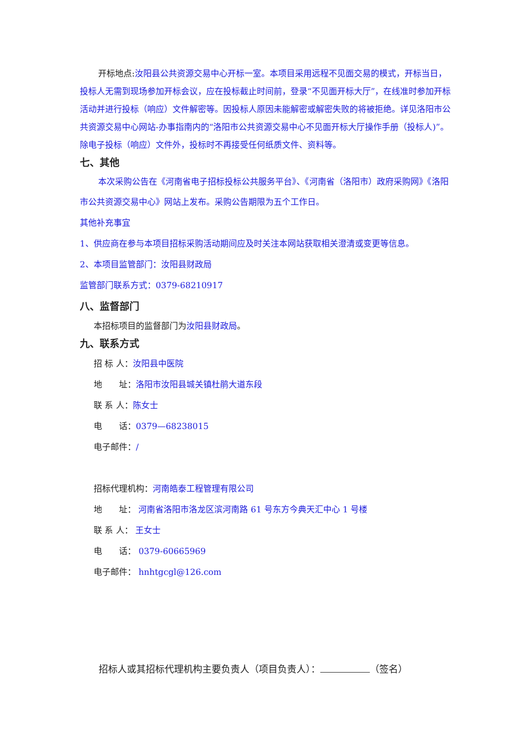开标地点:汝阳县公共资源交易中心开标一室。本项目采用远程不见面交易的模式，开标当日，投标人无需到现场参加开标会议，应在投标截止时间前，登录“不见面开标大厅”，在线准时参加开标活动并进行投标（响应）文件解密等。因投标人原因未能解密或解密失败的将被拒绝。详见洛阳市公共资源交易中心网站-办事指南内的“洛阳市公共资源交易中心不见面开标大厅操作手册（投标人)”。除电子投标（响应）文件外，投标时不再接受任何纸质文件、资料等。
七、其他
本次采购公告在《河南省电子招标投标公共服务平台》、《河南省（洛阳市）政府采购网》《洛阳市公共资源交易中心》网站上发布。采购公告期限为五个工作日。
其他补充事宜
1、供应商在参与本项目招标采购活动期间应及时关注本网站获取相关澄清或变更等信息。
2、本项目监管部门：汝阳县财政局
监管部门联系方式：0379-68210917
八、监督部门
本招标项目的监督部门为汝阳县财政局。
九、联系方式
招 标 人：汝阳县中医院
地　　址：洛阳市汝阳县城关镇杜鹃大道东段
联 系 人：陈女士
电　　话：0379—68238015
电子邮件：/
招标代理机构：河南皓泰工程管理有限公司
地　　址： 河南省洛阳市洛龙区滨河南路 61 号东方今典天汇中心 1 号楼
联 系 人： 王女士
电　　话： 0379-60665969
电子邮件： hnhtgcgl@126.com
招标人或其招标代理机构主要负责人（项目负责人）： （签名）